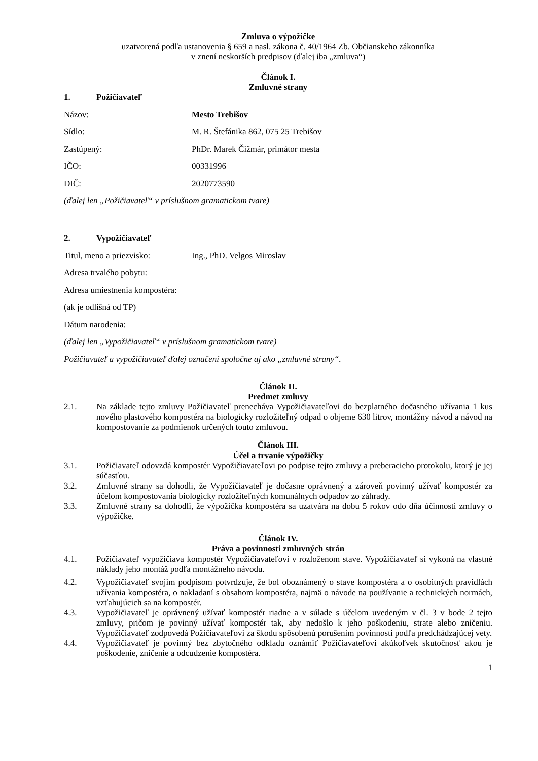Zmluva o výpožičke
uzatvorená podľa ustanovenia § 659 a nasl. zákona č. 40/1964 Zb. Občianskeho zákonníka
v znení neskorších predpisov (ďalej iba „zmluva“)
Článok I.
Zmluvné strany
1. Požičiavateľ
Názov: Mesto Trebišov
Sídlo: M. R. Štefánika 862, 075 25 Trebišov
Zastúpený: PhDr. Marek Čižmár, primátor mesta
IČO: 00331996
DIČ: 2020773590
(ďalej len „Požičiavateľ“ v príslušnom gramatickom tvare)
2. Vypožičiavateľ
Titul, meno a priezvisko: Ing., PhD. Velgos Miroslav
Adresa trvalého pobytu:
Adresa umiestnenia kompostéra:
(ak je odlišná od TP)
Dátum narodenia:
(ďalej len „Vypožičiavateľ“ v príslušnom gramatickom tvare)
Požičiavateľ a vypožičiavateľ ďalej označení spoločne aj ako „zmluvné strany“.
Článok II.
Predmet zmluvy
2.1. Na základe tejto zmluvy Požičiavateľ prenecháva Vypožičiavateľovi do bezplatného dočasného užívania 1 kus nového plastového kompostéra na biologicky rozložiteľný odpad o objeme 630 litrov, montážny návod a návod na kompostovanie za podmienok určených touto zmluvou.
Článok III.
Účel a trvanie výpožičky
3.1. Požičiavateľ odovzdá kompostér Vypožičiavateľovi po podpise tejto zmluvy a preberacieho protokolu, ktorý je jej súčasťou.
3.2. Zmluvné strany sa dohodli, že Vypožičiavateľ je dočasne oprávnený a zároveň povinný užívať kompostér za účelom kompostovania biologicky rozložiteľných komunálnych odpadov zo záhrady.
3.3. Zmluvné strany sa dohodli, že výpožička kompostéra sa uzatvára na dobu 5 rokov odo dňa účinnosti zmluvy o výpožičke.
Článok IV.
Práva a povinnosti zmluvných strán
4.1. Požičiavateľ vypožičiava kompostér Vypožičiavateľovi v rozloženom stave. Vypožičiavateľ si vykoná na vlastné náklady jeho montáž podľa montážneho návodu.
4.2. Vypožičiavateľ svojim podpisom potvrdzuje, že bol oboznámený o stave kompostéra a o osobitných pravidlách užívania kompostéra, o nakladaní s obsahom kompostéra, najmä o návode na používanie a technických normách, vzťahujúcich sa na kompostér.
4.3. Vypožičiavateľ je oprávnený užívať kompostér riadne a v súlade s účelom uvedeným v čl. 3 v bode 2 tejto zmluvy, pričom je povinný užívať kompostér tak, aby nedošlo k jeho poškodeniu, strate alebo zničeniu. Vypožičiavateľ zodpovedá Požičiavateľovi za škodu spôsobenú porušením povinnosti podľa predchádzajúcej vety.
4.4. Vypožičiavateľ je povinný bez zbytočného odkladu oznámiť Požičiavateľovi akúkoľvek skutočnosť akou je poškodenie, zničenie a odcudzenie kompostéra.
1